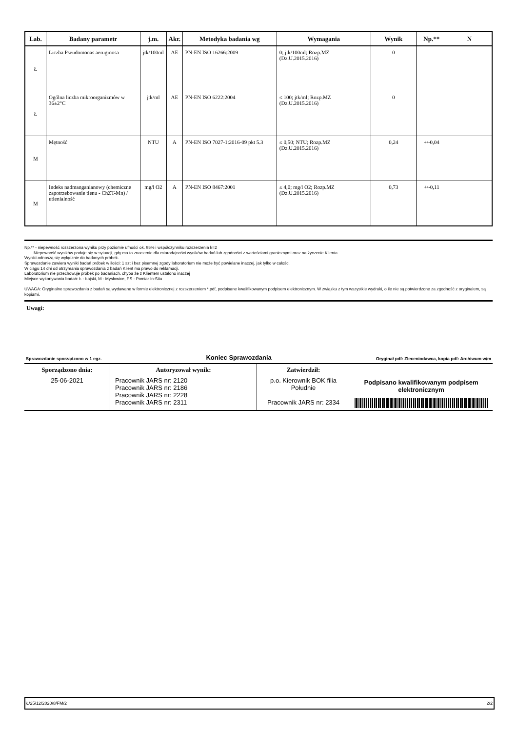| Lab. | Badany parametr | j.m. | Akr. | Metodyka badania wg | Wymagania | Wynik | Np.** | N |
| --- | --- | --- | --- | --- | --- | --- | --- | --- |
| Ł | Liczba Pseudomonas aeruginosa | jtk/100ml | AE | PN-EN ISO 16266:2009 | 0; jtk/100ml; Rozp.MZ (Dz.U.2015.2016) | 0 | | |
| Ł | Ogólna liczba mikroorganizmów w 36±2°C | jtk/ml | AE | PN-EN ISO 6222:2004 | ≤ 100; jtk/ml; Rozp.MZ (Dz.U.2015.2016) | 0 | | |
| M | Mętność | NTU | A | PN-EN ISO 7027-1:2016-09 pkt 5.3 | ≤ 0,50; NTU; Rozp.MZ (Dz.U.2015.2016) | 0,24 | +/-0,04 | |
| M | Indeks nadmanganianowy (chemiczne zapotrzebowanie tlenu - ChZT-Mn) / utlenialność | mg/l O2 | A | PN-EN ISO 8467:2001 | ≤ 4,0; mg/l O2; Rozp.MZ (Dz.U.2015.2016) | 0,73 | +/-0,11 | |
Np.** - niepewność rozszerzona wyniku przy poziomie ufności ok. 95% i współczynniku rozszerzenia k=2
Niepewność wyników podaje się w sytuacji, gdy ma to znaczenie dla miarodajności wyników badań lub zgodności z wartościami granicznymi oraz na życzenie Klienta
Wyniki odnoszą się wyłącznie do badanych próbek.
Sprawozdanie zawiera wyniki badań próbek w ilości: 1 szt i bez pisemnej zgody laboratorium nie może być powielane inaczej, jak tylko w całości.
W ciągu 14 dni od otrzymania sprawozdania z badań Klient ma prawo do reklamacji.
Laboratorium nie przechowuje próbek po badaniach, chyba że z Klientem ustalono inaczej
Miejsce wykonywania badań: Ł - Łajski, M - Mysłowice, PS - Pomiar In-Situ
UWAGA: Oryginalne sprawozdania z badań są wydawane w formie elektronicznej z rozszerzeniem *.pdf, podpisane kwalifikowanym podpisem elektronicznym. W związku z tym wszystkie wydruki, o ile nie są potwierdzone za zgodność z oryginałem, są kopiami.
Uwagi:
Sprawozdanie sporządzono w 1 egz. Koniec Sprawozdania Oryginał pdf: Zleceniodawca, kopia pdf: Archiwum w/m
| Sporządzono dnia: 25-06-2021 | Autoryzował wynik: Pracownik JARS nr: 2120 Pracownik JARS nr: 2186 Pracownik JARS nr: 2228 Pracownik JARS nr: 2311 | Zatwierdził: p.o. Kierownik BOK filia Południe Pracownik JARS nr: 2334 | Podpisano kwalifikowanym podpisem elektronicznym |
Ł/25/12/2020/8/FM/2 2/2